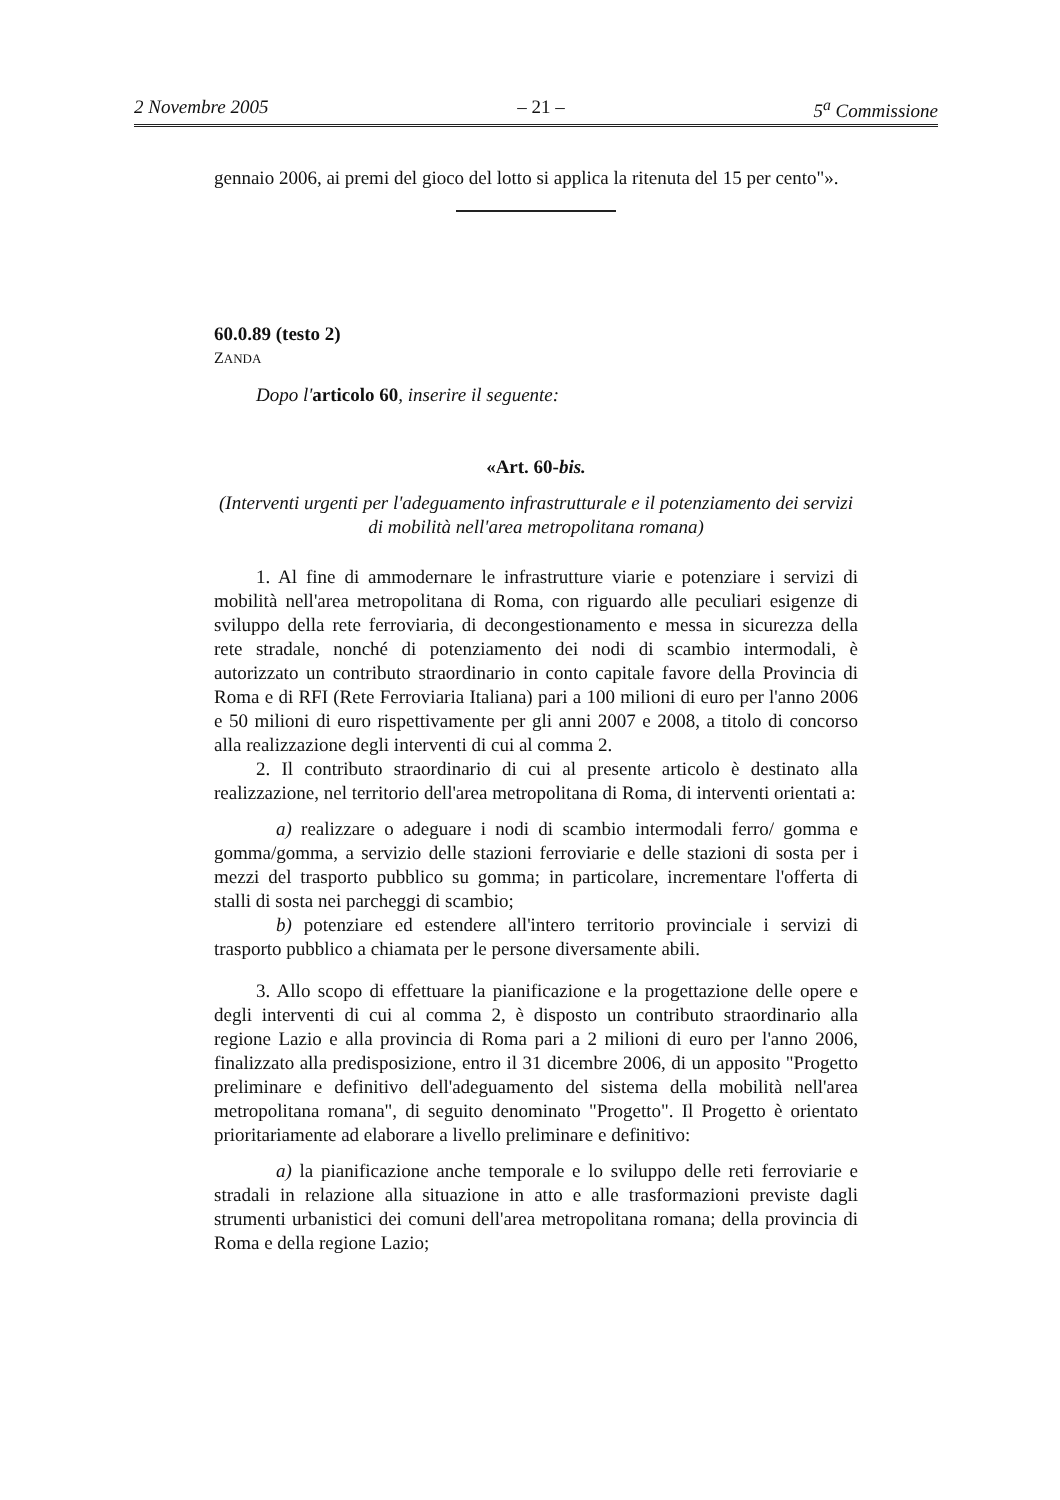2 Novembre 2005 – 21 – 5<sup>a</sup> Commissione
gennaio 2006, ai premi del gioco del lotto si applica la ritenuta del 15 per cento"».
60.0.89 (testo 2)
ZANDA
Dopo l'articolo 60, inserire il seguente:
«Art. 60-bis.
(Interventi urgenti per l'adeguamento infrastrutturale e il potenziamento dei servizi di mobilità nell'area metropolitana romana)
1. Al fine di ammodernare le infrastrutture viarie e potenziare i servizi di mobilità nell'area metropolitana di Roma, con riguardo alle peculiari esigenze di sviluppo della rete ferroviaria, di decongestionamento e messa in sicurezza della rete stradale, nonché di potenziamento dei nodi di scambio intermodali, è autorizzato un contributo straordinario in conto capitale favore della Provincia di Roma e di RFI (Rete Ferroviaria Italiana) pari a 100 milioni di euro per l'anno 2006 e 50 milioni di euro rispettivamente per gli anni 2007 e 2008, a titolo di concorso alla realizzazione degli interventi di cui al comma 2.
2. Il contributo straordinario di cui al presente articolo è destinato alla realizzazione, nel territorio dell'area metropolitana di Roma, di interventi orientati a:
a) realizzare o adeguare i nodi di scambio intermodali ferro/ gomma e gomma/gomma, a servizio delle stazioni ferroviarie e delle stazioni di sosta per i mezzi del trasporto pubblico su gomma; in particolare, incrementare l'offerta di stalli di sosta nei parcheggi di scambio;
b) potenziare ed estendere all'intero territorio provinciale i servizi di trasporto pubblico a chiamata per le persone diversamente abili.
3. Allo scopo di effettuare la pianificazione e la progettazione delle opere e degli interventi di cui al comma 2, è disposto un contributo straordinario alla regione Lazio e alla provincia di Roma pari a 2 milioni di euro per l'anno 2006, finalizzato alla predisposizione, entro il 31 dicembre 2006, di un apposito "Progetto preliminare e definitivo dell'adeguamento del sistema della mobilità nell'area metropolitana romana", di seguito denominato "Progetto". Il Progetto è orientato prioritariamente ad elaborare a livello preliminare e definitivo:
a) la pianificazione anche temporale e lo sviluppo delle reti ferroviarie e stradali in relazione alla situazione in atto e alle trasformazioni previste dagli strumenti urbanistici dei comuni dell'area metropolitana romana; della provincia di Roma e della regione Lazio;